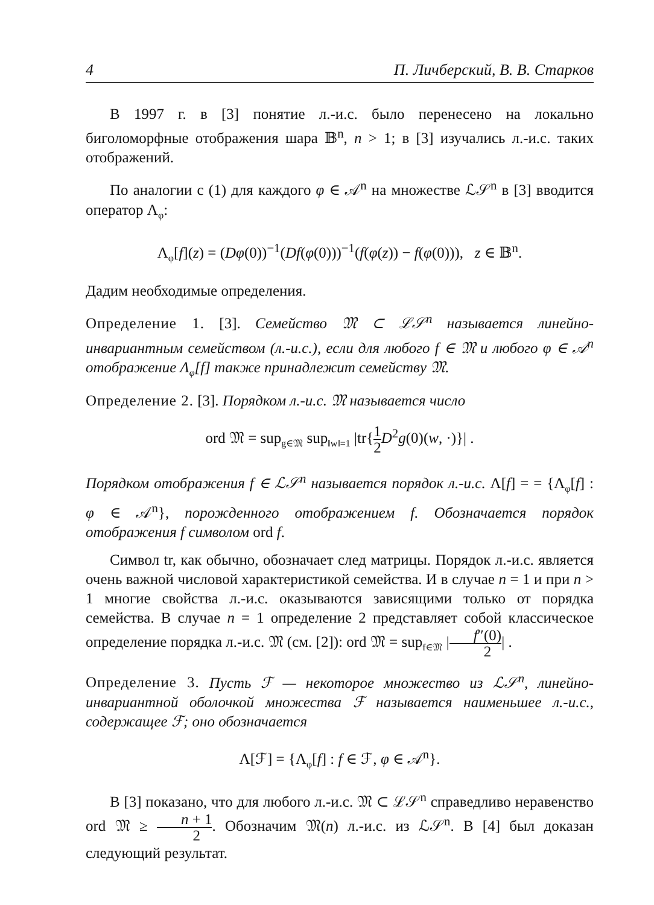4 П. Личберский, В. В. Старков
В 1997 г. в [3] понятие л.-и.с. было перенесено на локально биголоморфные отображения шара 𝔹<sup>n</sup>, n > 1; в [3] изучались л.-и.с. таких отображений.
По аналогии с (1) для каждого φ ∈ 𝒜<sup>n</sup> на множестве ℒ𝒮<sup>n</sup> в [3] вводится оператор Λ<sub>φ</sub>:
Λ<sub>φ</sub>[f](z) = (Dφ(0))<sup>−1</sup>(Df(φ(0)))<sup>−1</sup>(f(φ(z)) − f(φ(0))), z ∈ 𝔹<sup>n</sup>.
Дадим необходимые определения.
Определение 1. [3]. Семейство 𝔐 ⊂ ℒ𝒮<sup>n</sup> называется линейно-инвариантным семейством (л.-и.с.), если для любого f ∈ 𝔐 и любого φ ∈ 𝒜<sup>n</sup> отображение Λ<sub>φ</sub>[f] также принадлежит семейству 𝔐.
Определение 2. [3]. Порядком л.-и.с. 𝔐 называется число
ord 𝔐 = sup<sub>g∈𝔐</sub> sup<sub>‖w‖=1</sub> |tr{1 2 D<sup>2</sup>g(0)(w, ·)}| .
Порядком отображения f ∈ ℒ𝒮<sup>n</sup> называется порядок л.-и.с. Λ[f] = = {Λ<sub>φ</sub>[f] : φ ∈ 𝒜<sup>n</sup>}, порожденного отображением f. Обозначается порядок отображения f символом ord f.
Символ tr, как обычно, обозначает след матрицы. Порядок л.-и.с. является очень важной числовой характеристикой семейства. И в случае n = 1 и при n > 1 многие свойства л.-и.с. оказываются зависящими только от порядка семейства. В случае n = 1 определение 2 представляет собой классическое определение порядка л.-и.с. 𝔐 (см. [2]): ord 𝔐 = sup<sub>f∈𝔐</sub> |f″(0) 2| .
Определение 3. Пусть ℱ — некоторое множество из ℒ𝒮<sup>n</sup>, линейно-инвариантной оболочкой множества ℱ называется наименьшее л.-и.с., содержащее ℱ; оно обозначается
Λ[ℱ] = {Λ<sub>φ</sub>[f] : f ∈ ℱ, φ ∈ 𝒜<sup>n</sup>}.
В [3] показано, что для любого л.-и.с. 𝔐 ⊂ ℒ𝒮<sup>n</sup> справедливо неравенство ord 𝔐 ≥ n + 1 2. Обозначим 𝔐(n) л.-и.с. из ℒ𝒮<sup>n</sup>. В [4] был доказан следующий результат.